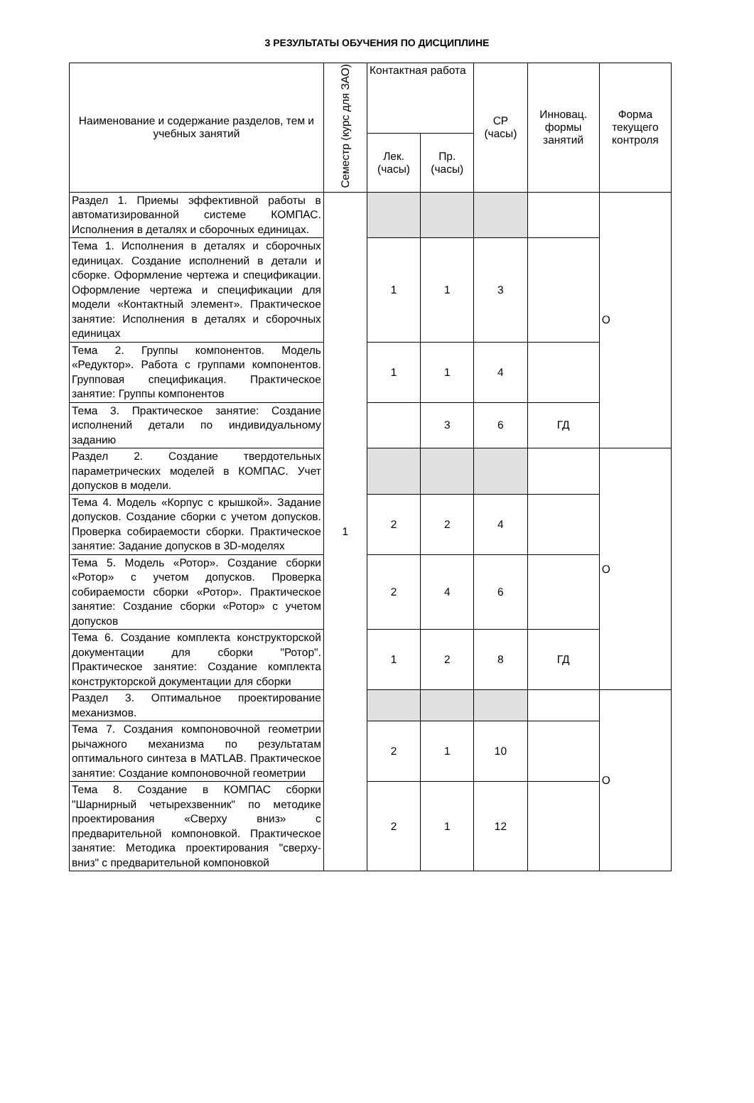3 РЕЗУЛЬТАТЫ ОБУЧЕНИЯ ПО ДИСЦИПЛИНЕ
| Наименование и содержание разделов, тем и учебных занятий | Семестр (курс для ЗАО) | Контактная работа | | СР (часы) | Инновац. формы занятий | Форма текущего контроля |
| --- | --- | --- | --- | --- | --- | --- |
| | | Лек. (часы) | Пр. (часы) | | | |
| Раздел 1. Приемы эффективной работы в автоматизированной системе КОМПАС. Исполнения в деталях и сборочных единицах. | 1 | | | | | О |
| Тема 1. Исполнения в деталях и сборочных единицах. Создание исполнений в детали и сборке. Оформление чертежа и спецификации. Оформление чертежа и спецификации для модели «Контактный элемент». Практическое занятие: Исполнения в деталях и сборочных единицах | | 1 | 1 | 3 | | |
| Тема 2. Группы компонентов. Модель «Редуктор». Работа с группами компонентов. Групповая спецификация. Практическое занятие: Группы компонентов | | 1 | 1 | 4 | | |
| Тема 3. Практическое занятие: Создание исполнений детали по индивидуальному заданию | | | 3 | 6 | ГД | |
| Раздел 2. Создание твердотельных параметрических моделей в КОМПАС. Учет допусков в модели. | | | | | | О |
| Тема 4. Модель «Корпус с крышкой». Задание допусков. Создание сборки с учетом допусков. Проверка собираемости сборки. Практическое занятие: Задание допусков в 3D-моделях | | 2 | 2 | 4 | | |
| Тема 5. Модель «Ротор». Создание сборки «Ротор» с учетом допусков. Проверка собираемости сборки «Ротор». Практическое занятие: Создание сборки «Ротор» с учетом допусков | | 2 | 4 | 6 | | |
| Тема 6. Создание комплекта конструкторской документации для сборки "Ротор". Практическое занятие: Создание комплекта конструкторской документации для сборки | | 1 | 2 | 8 | ГД | |
| Раздел 3. Оптимальное проектирование механизмов. | | | | | | О |
| Тема 7. Создания компоновочной геометрии рычажного механизма по результатам оптимального синтеза в MATLAB. Практическое занятие: Создание компоновочной геометрии | | 2 | 1 | 10 | | |
| Тема 8. Создание в КОМПАС сборки "Шарнирный четырехзвенник" по методике проектирования «Сверху вниз» с предварительной компоновкой. Практическое занятие: Методика проектирования "сверху-вниз" с предварительной компоновкой | | 2 | 1 | 12 | | |